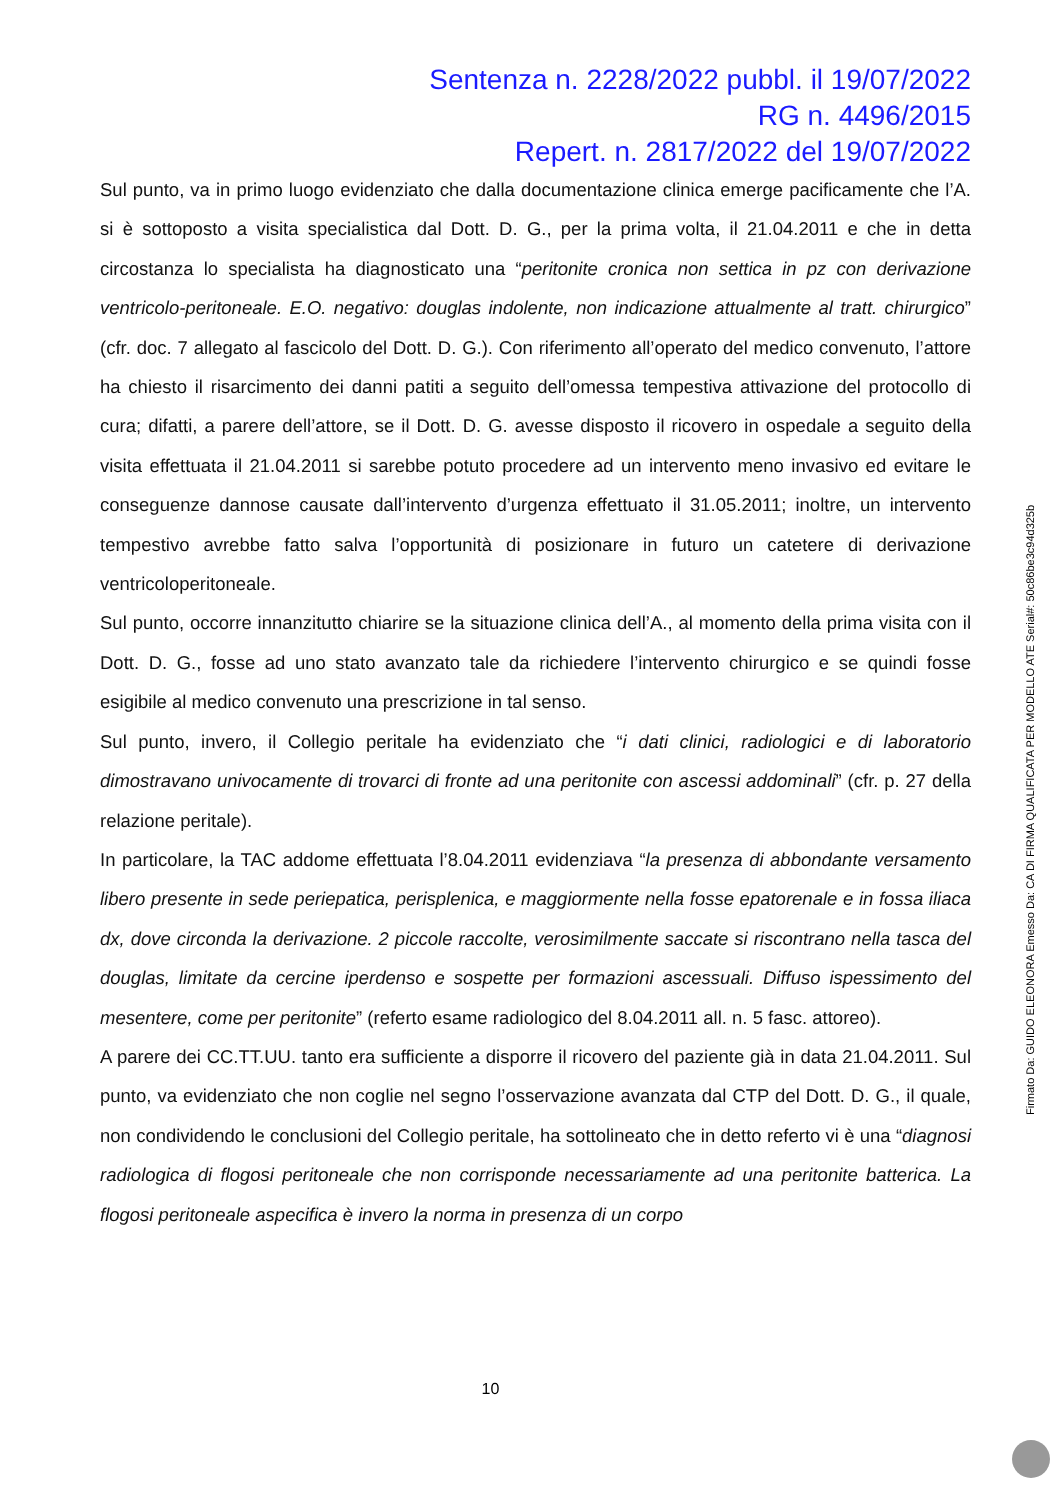Sentenza n. 2228/2022 pubbl. il 19/07/2022
RG n. 4496/2015
Repert. n. 2817/2022 del 19/07/2022
Sul punto, va in primo luogo evidenziato che dalla documentazione clinica emerge pacificamente che l’A. si è sottoposto a visita specialistica dal Dott. D. G., per la prima volta, il 21.04.2011 e che in detta circostanza lo specialista ha diagnosticato una “peritonite cronica non settica in pz con derivazione ventricolo-peritoneale. E.O. negativo: douglas indolente, non indicazione attualmente al tratt. chirurgico” (cfr. doc. 7 allegato al fascicolo del Dott. D. G.). Con riferimento all’operato del medico convenuto, l’attore ha chiesto il risarcimento dei danni patiti a seguito dell’omessa tempestiva attivazione del protocollo di cura; difatti, a parere dell’attore, se il Dott. D. G. avesse disposto il ricovero in ospedale a seguito della visita effettuata il 21.04.2011 si sarebbe potuto procedere ad un intervento meno invasivo ed evitare le conseguenze dannose causate dall’intervento d’urgenza effettuato il 31.05.2011; inoltre, un intervento tempestivo avrebbe fatto salva l’opportunità di posizionare in futuro un catetere di derivazione ventricoloperitoneale.
Sul punto, occorre innanzitutto chiarire se la situazione clinica dell’A., al momento della prima visita con il Dott. D. G., fosse ad uno stato avanzato tale da richiedere l’intervento chirurgico e se quindi fosse esigibile al medico convenuto una prescrizione in tal senso.
Sul punto, invero, il Collegio peritale ha evidenziato che “i dati clinici, radiologici e di laboratorio dimostravano univocamente di trovarci di fronte ad una peritonite con ascessi addominali” (cfr. p. 27 della relazione peritale).
In particolare, la TAC addome effettuata l’8.04.2011 evidenziava “la presenza di abbondante versamento libero presente in sede periepatica, perisplenica, e maggiormente nella fosse epatorenale e in fossa iliaca dx, dove circonda la derivazione. 2 piccole raccolte, verosimilmente saccate si riscontrano nella tasca del douglas, limitate da cercine iperdenso e sospette per formazioni ascessuali. Diffuso ispessimento del mesentere, come per peritonite” (referto esame radiologico del 8.04.2011 all. n. 5 fasc. attoreo).
A parere dei CC.TT.UU. tanto era sufficiente a disporre il ricovero del paziente già in data 21.04.2011. Sul punto, va evidenziato che non coglie nel segno l’osservazione avanzata dal CTP del Dott. D. G., il quale, non condividendo le conclusioni del Collegio peritale, ha sottolineato che in detto referto vi è una “diagnosi radiologica di flogosi peritoneale che non corrisponde necessariamente ad una peritonite batterica. La flogosi peritoneale aspecifica è invero la norma in presenza di un corpo
10
Firmato Da: GUIDO ELEONORA Emesso Da: CA DI FIRMA QUALIFICATA PER MODELLO ATE Serial#: 50c86be3c94d325b